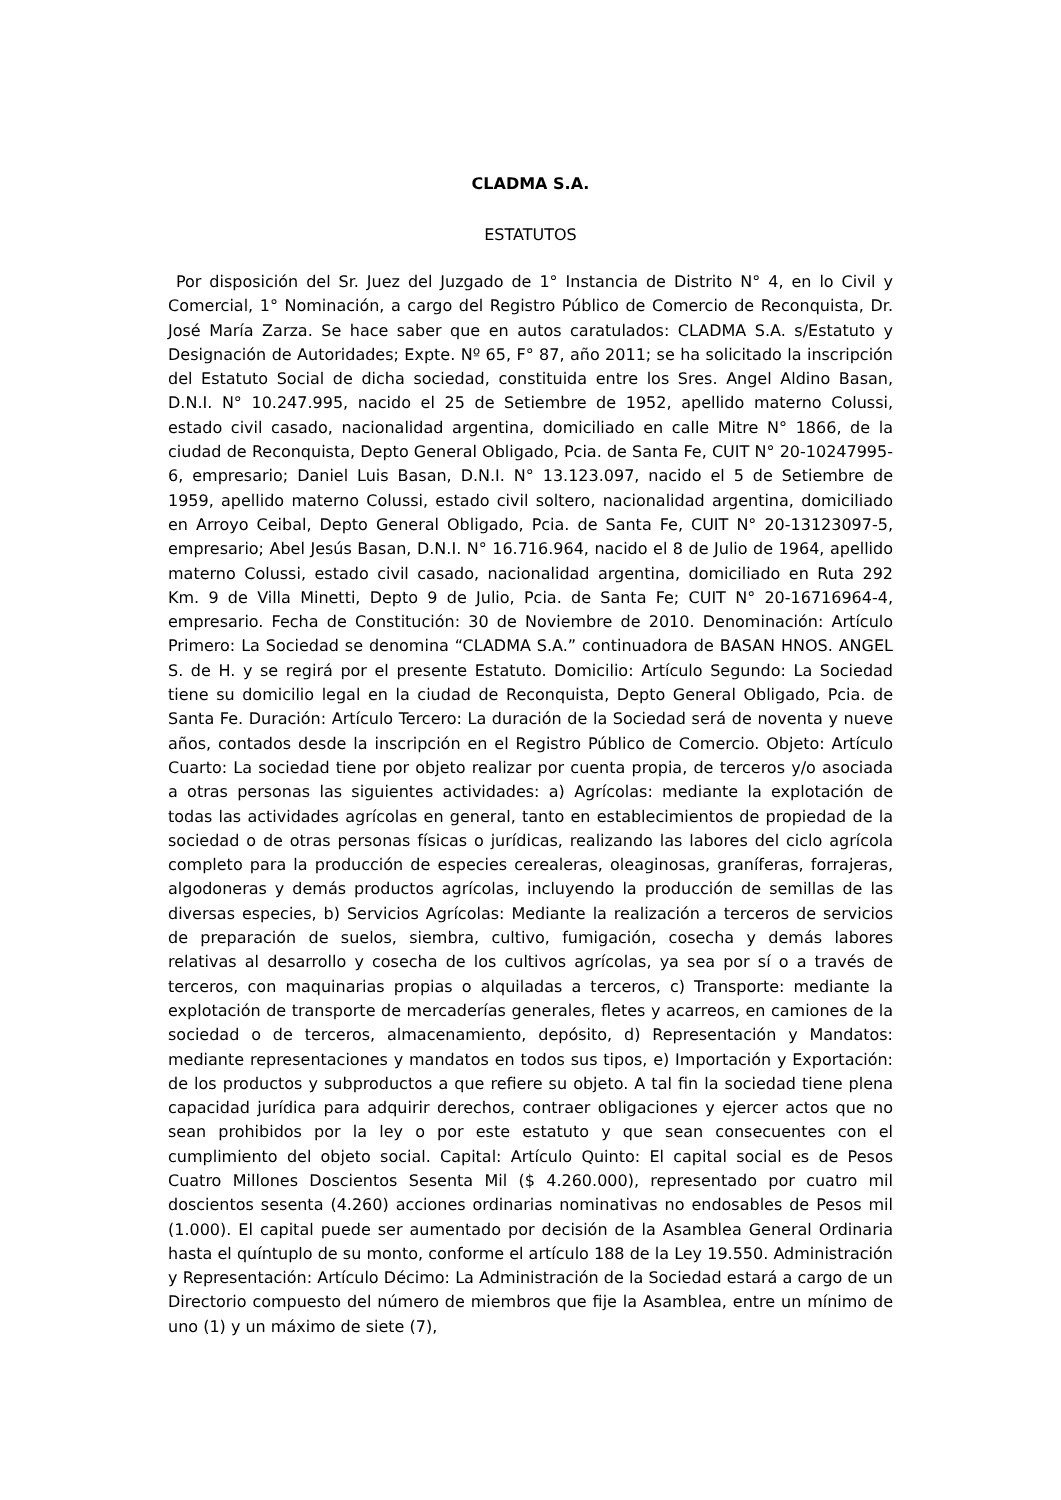CLADMA S.A.
ESTATUTOS
Por disposición del Sr. Juez del Juzgado de 1° Instancia de Distrito N° 4, en lo Civil y Comercial, 1° Nominación, a cargo del Registro Público de Comercio de Reconquista, Dr. José María Zarza. Se hace saber que en autos caratulados: CLADMA S.A. s/Estatuto y Designación de Autoridades; Expte. Nº 65, F° 87, año 2011; se ha solicitado la inscripción del Estatuto Social de dicha sociedad, constituida entre los Sres. Angel Aldino Basan, D.N.I. N° 10.247.995, nacido el 25 de Setiembre de 1952, apellido materno Colussi, estado civil casado, nacionalidad argentina, domiciliado en calle Mitre N° 1866, de la ciudad de Reconquista, Depto General Obligado, Pcia. de Santa Fe, CUIT N° 20-10247995-6, empresario; Daniel Luis Basan, D.N.I. N° 13.123.097, nacido el 5 de Setiembre de 1959, apellido materno Colussi, estado civil soltero, nacionalidad argentina, domiciliado en Arroyo Ceibal, Depto General Obligado, Pcia. de Santa Fe, CUIT N° 20-13123097-5, empresario; Abel Jesús Basan, D.N.I. N° 16.716.964, nacido el 8 de Julio de 1964, apellido materno Colussi, estado civil casado, nacionalidad argentina, domiciliado en Ruta 292 Km. 9 de Villa Minetti, Depto 9 de Julio, Pcia. de Santa Fe; CUIT N° 20-16716964-4, empresario. Fecha de Constitución: 30 de Noviembre de 2010. Denominación: Artículo Primero: La Sociedad se denomina “CLADMA S.A.” continuadora de BASAN HNOS. ANGEL S. de H. y se regirá por el presente Estatuto. Domicilio: Artículo Segundo: La Sociedad tiene su domicilio legal en la ciudad de Reconquista, Depto General Obligado, Pcia. de Santa Fe. Duración: Artículo Tercero: La duración de la Sociedad será de noventa y nueve años, contados desde la inscripción en el Registro Público de Comercio. Objeto: Artículo Cuarto: La sociedad tiene por objeto realizar por cuenta propia, de terceros y/o asociada a otras personas las siguientes actividades: a) Agrícolas: mediante la explotación de todas las actividades agrícolas en general, tanto en establecimientos de propiedad de la sociedad o de otras personas físicas o jurídicas, realizando las labores del ciclo agrícola completo para la producción de especies cerealeras, oleaginosas, graníferas, forrajeras, algodoneras y demás productos agrícolas, incluyendo la producción de semillas de las diversas especies, b) Servicios Agrícolas: Mediante la realización a terceros de servicios de preparación de suelos, siembra, cultivo, fumigación, cosecha y demás labores relativas al desarrollo y cosecha de los cultivos agrícolas, ya sea por sí o a través de terceros, con maquinarias propias o alquiladas a terceros, c) Transporte: mediante la explotación de transporte de mercaderías generales, fletes y acarreos, en camiones de la sociedad o de terceros, almacenamiento, depósito, d) Representación y Mandatos: mediante representaciones y mandatos en todos sus tipos, e) Importación y Exportación: de los productos y subproductos a que refiere su objeto. A tal fin la sociedad tiene plena capacidad jurídica para adquirir derechos, contraer obligaciones y ejercer actos que no sean prohibidos por la ley o por este estatuto y que sean consecuentes con el cumplimiento del objeto social. Capital: Artículo Quinto: El capital social es de Pesos Cuatro Millones Doscientos Sesenta Mil ($ 4.260.000), representado por cuatro mil doscientos sesenta (4.260) acciones ordinarias nominativas no endosables de Pesos mil (1.000). El capital puede ser aumentado por decisión de la Asamblea General Ordinaria hasta el quíntuplo de su monto, conforme el artículo 188 de la Ley 19.550. Administración y Representación: Artículo Décimo: La Administración de la Sociedad estará a cargo de un Directorio compuesto del número de miembros que fije la Asamblea, entre un mínimo de uno (1) y un máximo de siete (7),